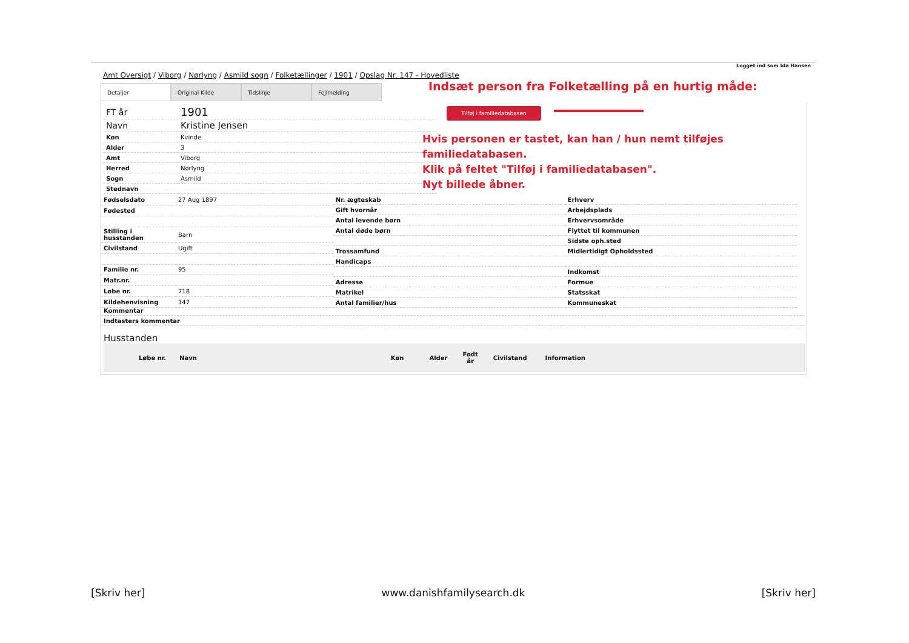Logget ind som Ida Hansen
Amt Oversigt / Viborg / Nørlyng / Asmild sogn / Folketællinger / 1901 / Opslag Nr. 147 - Hovedliste
Detaljer Original Kilde Tidslinje Fejlmelding
Indsæt person fra Folketælling på en hurtig måde:
Tilføj i familiedatabasen
Hvis personen er tastet, kan han / hun nemt tilføjes familiedatabasen.
Klik på feltet "Tilføj i familiedatabasen".
Nyt billede åbner.
| FT år | 1901 |
| Navn | Kristine Jensen |
| Køn | Kvinde |
| Alder | 3 |
| Amt | Viborg |
| Herred | Nørlyng |
| Sogn | Asmild |
| Stednavn | |
| Fødselsdato | 27 Aug 1897 |
| Fødested | |
| Stilling i husstanden | Barn |
| Civilstand | Ugift |
| Familie nr. | 95 |
| Matr.nr. | |
| Løbe nr. | 718 |
| Kildehenvisning | 147 |
| Nr. ægteskab |
| Gift hvornår |
| Antal levende børn |
| Antal døde børn |
| Trossamfund |
| Handicaps |
| Adresse |
| Matrikel |
| Antal familier/hus |
| Erhverv |
| Arbejdsplads |
| Erhvervsområde |
| Flyttet til kommunen |
| Sidste oph.sted |
| Midlertidigt Opholdssted |
| Indkomst |
| Formue |
| Statsskat |
| Kommuneskat |
| Kommentar |
| Indtasters kommentar |
Husstanden
Løbe nr. Navn Køn Alder Født
år Civilstand Information
[Skriv her] www.danishfamilysearch.dk [Skriv her]